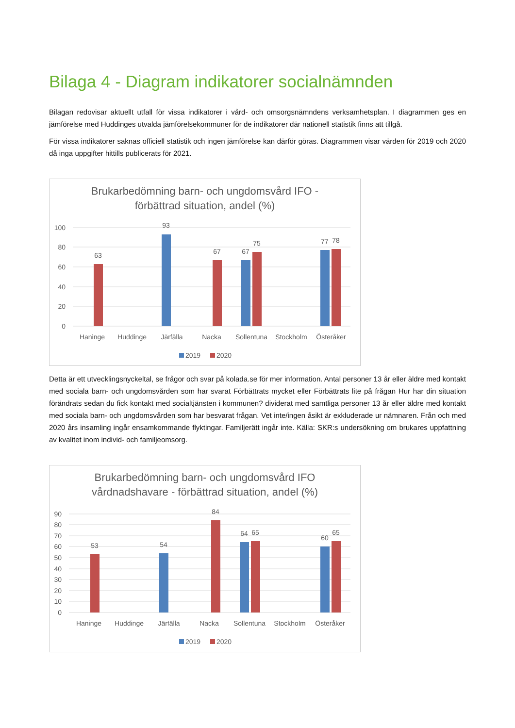Bilaga 4 - Diagram indikatorer socialnämnden
Bilagan redovisar aktuellt utfall för vissa indikatorer i vård- och omsorgsnämndens verksamhetsplan. I diagrammen ges en jämförelse med Huddinges utvalda jämförelsekommuner för de indikatorer där nationell statistik finns att tillgå.
För vissa indikatorer saknas officiell statistik och ingen jämförelse kan därför göras. Diagrammen visar värden för 2019 och 2020 då inga uppgifter hittills publicerats för 2021.
Brukarbedömning barn- och ungdomsvård IFO -
förbättrad situation, andel (%)
100
80
60
40
20
0
63
93
67
67
75
77
78
Haninge
Huddinge
Järfälla
Nacka
Sollentuna
Stockholm
Österåker
2019
2020
Detta är ett utvecklingsnyckeltal, se frågor och svar på kolada.se för mer information. Antal personer 13 år eller äldre med kontakt med sociala barn- och ungdomsvården som har svarat Förbättrats mycket eller Förbättrats lite på frågan Hur har din situation förändrats sedan du fick kontakt med socialtjänsten i kommunen? dividerat med samtliga personer 13 år eller äldre med kontakt med sociala barn- och ungdomsvården som har besvarat frågan. Vet inte/ingen åsikt är exkluderade ur nämnaren. Från och med 2020 års insamling ingår ensamkommande flyktingar. Familjerätt ingår inte. Källa: SKR:s undersökning om brukares uppfattning av kvalitet inom individ- och familjeomsorg.
Brukarbedömning barn- och ungdomsvård IFO
vårdnadshavare - förbättrad situation, andel (%)
90
80
70
60
50
40
30
20
10
0
53
54
84
64
65
60
65
Haninge
Huddinge
Järfälla
Nacka
Sollentuna
Stockholm
Österåker
2019
2020